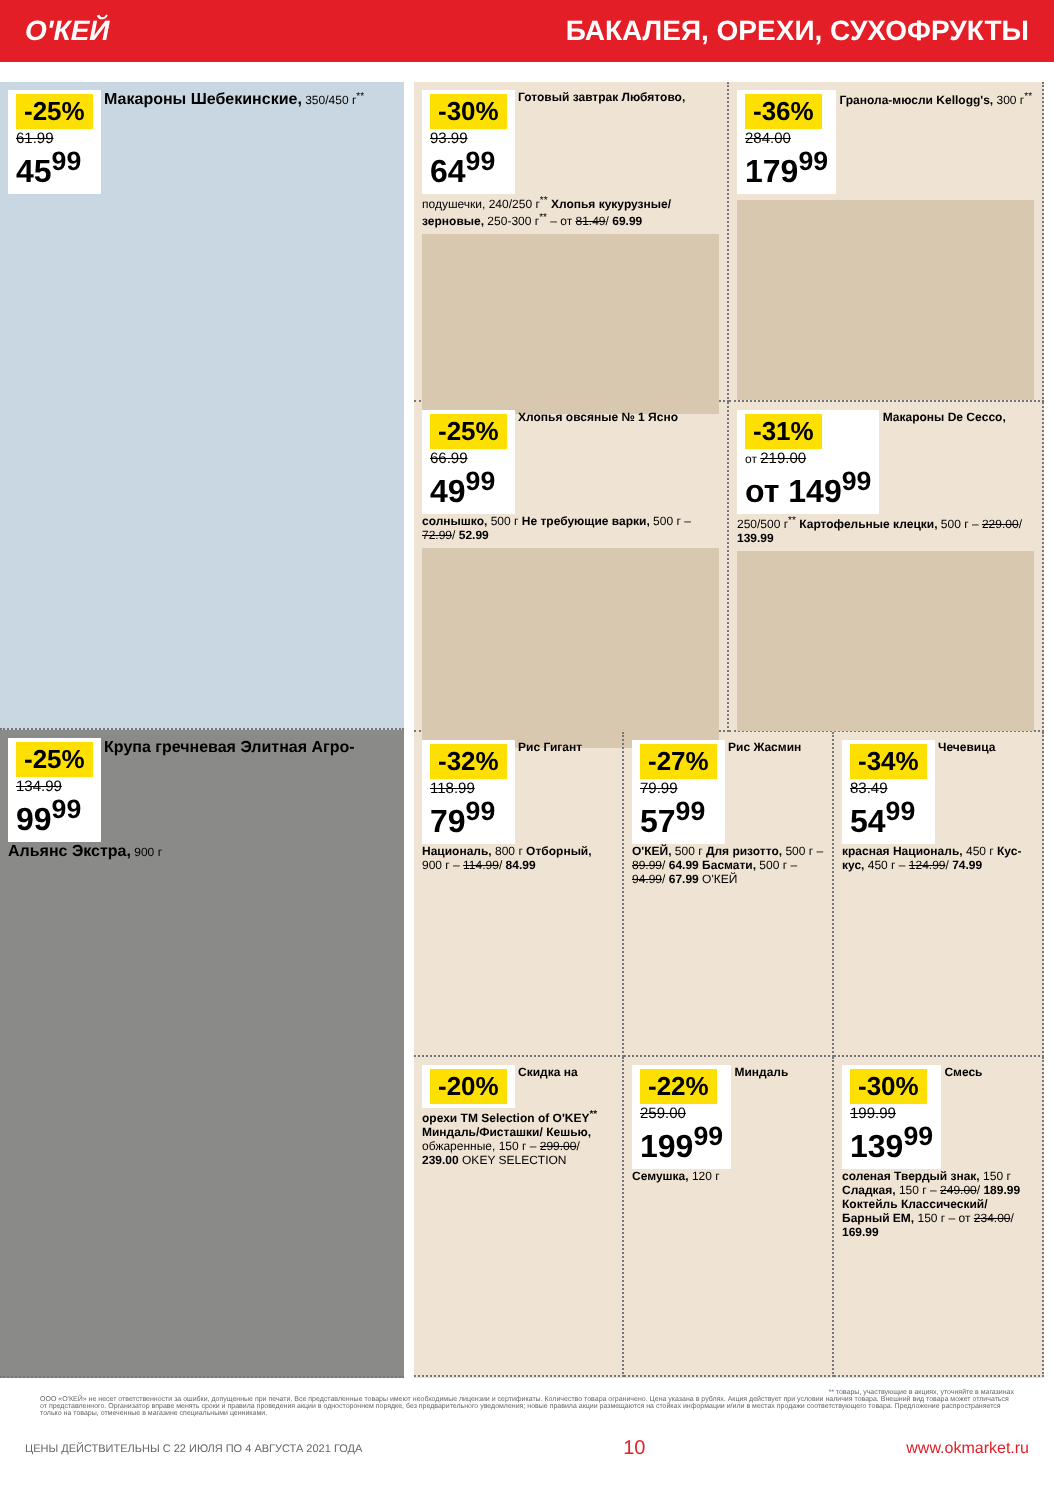О'КЕЙ БАКАЛЕЯ, ОРЕХИ, СУХОФРУКТЫ
-25%
61.99
45<sup>99</sup>
Макароны Шебекинские, 350/450 г<sup>**</sup>
-25%
134.99
99<sup>99</sup>
Крупа гречневая Элитная Агро-Альянс Экстра, 900 г
-30%
93.99
64<sup>99</sup>
Готовый завтрак Любятово, подушечки, 240/250 г<sup>**</sup> Хлопья кукурузные/ зерновые, 250-300 г<sup>**</sup> – от 81.49/ 69.99
-36%
284.00
179<sup>99</sup>
Гранола-мюсли Kellogg's, 300 г<sup>**</sup>
-25%
66.99
49<sup>99</sup>
Хлопья овсяные № 1 Ясно солнышко, 500 г Не требующие варки, 500 г – 72.99/ 52.99
-31%
от 219.00
от 149<sup>99</sup>
Макароны De Cecco, 250/500 г<sup>**</sup> Картофельные клецки, 500 г – 229.00/ 139.99
-32%
118.99
79<sup>99</sup>
Рис Гигант Националь, 800 г Отборный, 900 г – 114.99/ 84.99
-27%
79.99
57<sup>99</sup>
Рис Жасмин О'КЕЙ, 500 г Для ризотто, 500 г – 89.99/ 64.99 Басмати, 500 г – 94.99/ 67.99 О'КЕЙ
-34%
83.49
54<sup>99</sup>
Чечевица красная Националь, 450 г Кус-кус, 450 г – 124.99/ 74.99
-20%
Скидка на орехи ТМ Selection of O'KEY<sup>**</sup> Миндаль/Фисташки/ Кешью, обжаренные, 150 г – 299.00/ 239.00 OKEY SELECTION
-22%
259.00
199<sup>99</sup>
Миндаль Семушка, 120 г
-30%
199.99
139<sup>99</sup>
Смесь соленая Твердый знак, 150 г Сладкая, 150 г – 249.00/ 189.99
Коктейль Классический/ Барный ЕМ, 150 г – от 234.00/ 169.99
** товары, участвующие в акциях, уточняйте в магазинах
ООО «О'КЕЙ» не несет ответственности за ошибки, допущенные при печати. Все представленные товары имеют необходимые лицензии и сертификаты. Количество товара ограничено. Цена указана в рублях. Акция действует при условии наличия товара. Внешний вид товара может отличаться от представленного. Организатор вправе менять сроки и правила проведения акции в одностороннем порядке, без предварительного уведомления; новые правила акции размещаются на стойках информации и/или в местах продажи соответствующего товара. Предложение распространяется только на товары, отмеченные в магазине специальными ценниками.
ЦЕНЫ ДЕЙСТВИТЕЛЬНЫ С 22 ИЮЛЯ ПО 4 АВГУСТА 2021 ГОДА 10 www.okmarket.ru